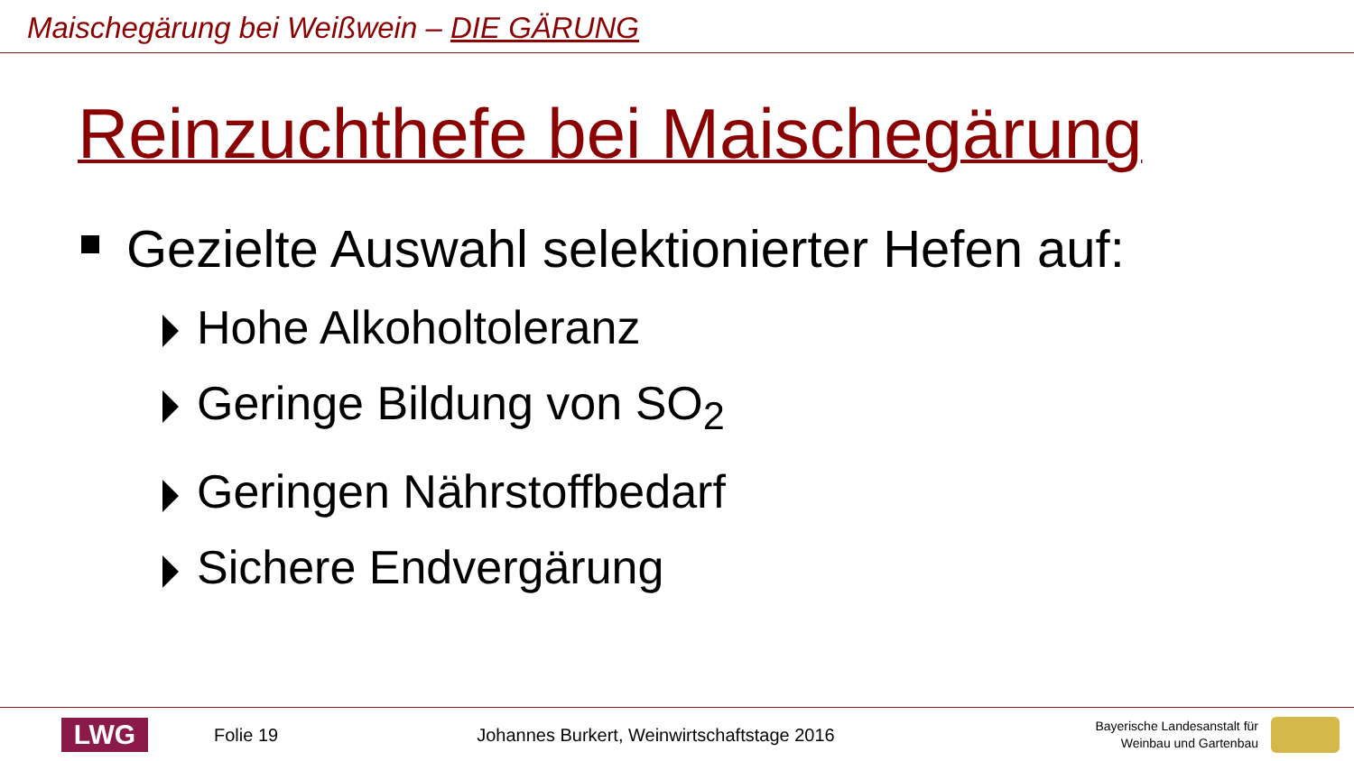Maischegärung bei Weißwein – DIE GÄRUNG
Reinzuchthefe bei Maischegärung
Gezielte Auswahl selektionierter Hefen auf:
Hohe Alkoholtoleranz
Geringe Bildung von SO<sub>2</sub>
Geringen Nährstoffbedarf
Sichere Endvergärung
LWG
Folie 19
Johannes Burkert, Weinwirtschaftstage 2016
Bayerische Landesanstalt für
Weinbau und Gartenbau